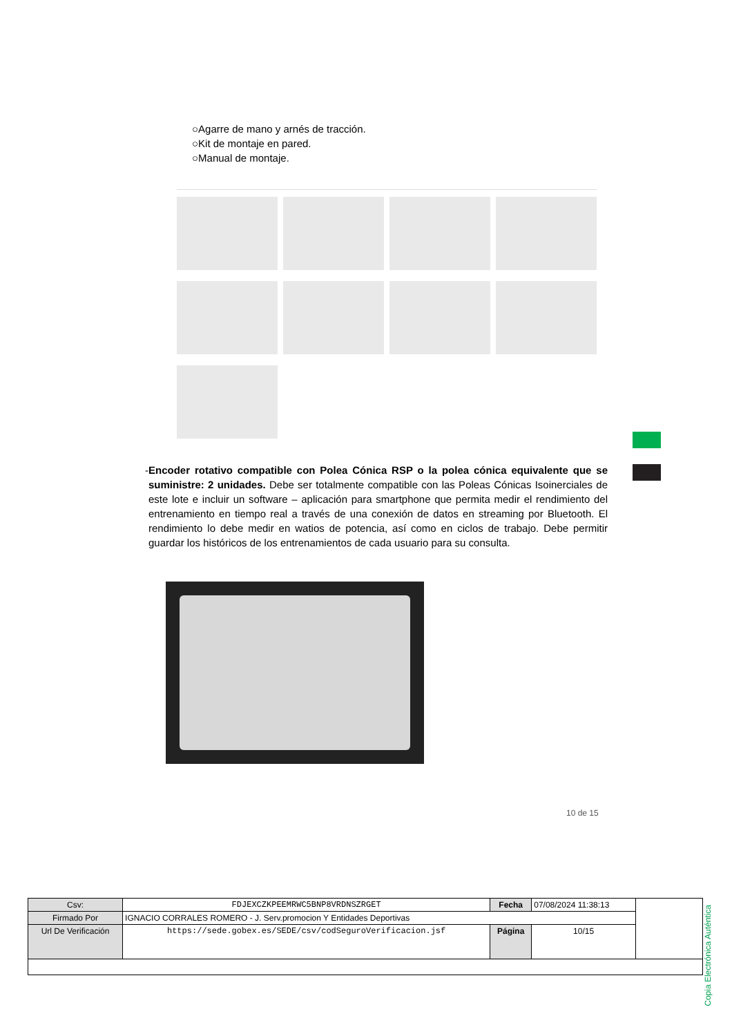○Agarre de mano y arnés de tracción.
○Kit de montaje en pared.
○Manual de montaje.
- Encoder rotativo compatible con Polea Cónica RSP o la polea cónica equivalente que se suministre: 2 unidades. Debe ser totalmente compatible con las Poleas Cónicas Isoinerciales de este lote e incluir un software – aplicación para smartphone que permita medir el rendimiento del entrenamiento en tiempo real a través de una conexión de datos en streaming por Bluetooth. El rendimiento lo debe medir en watios de potencia, así como en ciclos de trabajo. Debe permitir guardar los históricos de los entrenamientos de cada usuario para su consulta.
10 de 15
Copia Electrónica Auténtica
| Csv: | FDJEXCZKPEEMRWC5BNP8VRDNSZRGET | Fecha | 07/08/2024 11:38:13 | |
| Firmado Por | IGNACIO CORRALES ROMERO - J. Serv.promocion Y Entidades Deportivas | | | |
| Url De Verificación | https://sede.gobex.es/SEDE/csv/codSeguroVerificacion.jsf | Página | 10/15 | |